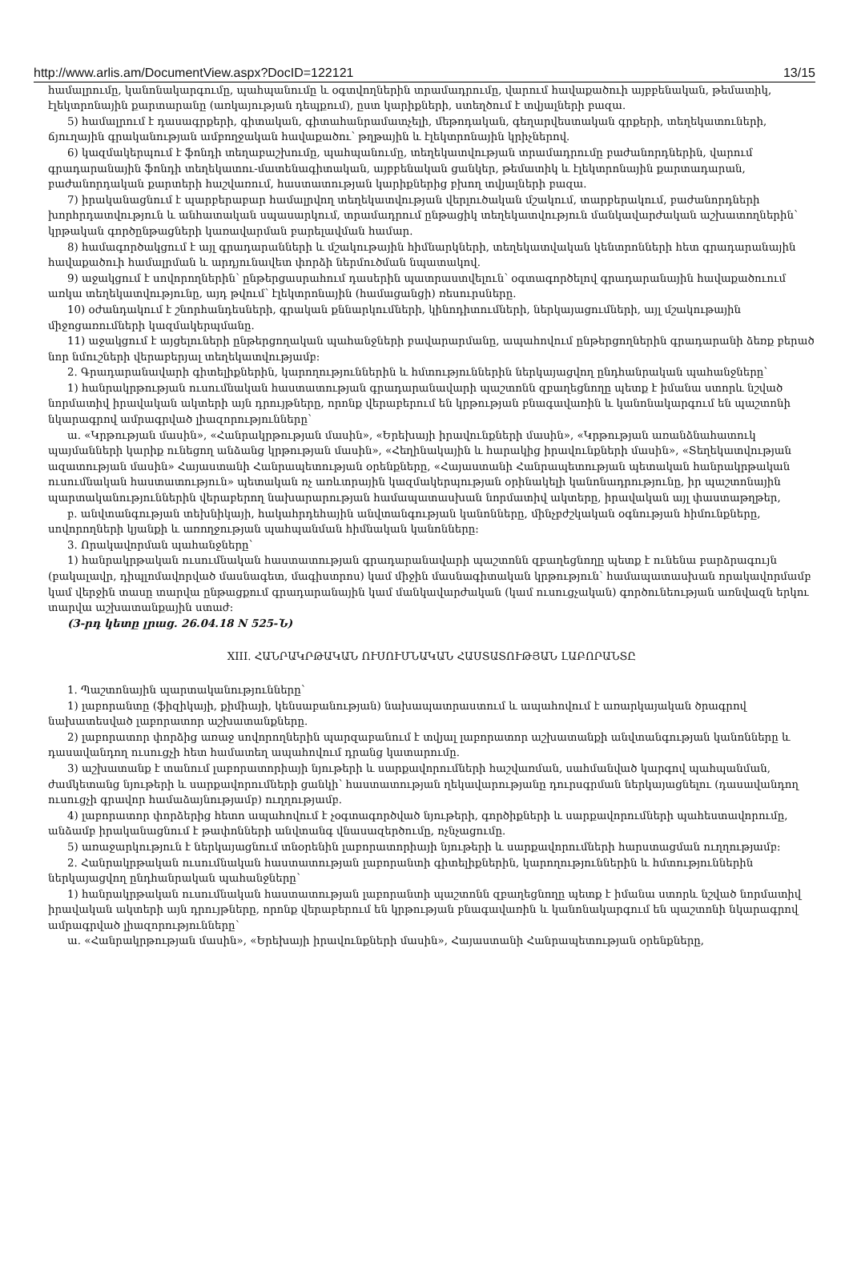http://www.arlis.am/DocumentView.aspx?DocID=122121 13/15
համալրումը, կանոնակարգումը, պահպանումը և օգտվողներին տրամադրումը, վարում հավաքածուի այբբենական, թեմատիկ, էլեկտրոնային քարտարանը (առկայության դեպքում), ըստ կարիքների, ստեղծում է տվյալների բազա.
5) համալրում է դասագրքերի, գիտական, գիտահանրամատչելի, մեթոդական, գեղարվեստական գրքերի, տեղեկատուների, ճյուղային գրականության ամբողջական հավաքածու՝ թղթային և էլեկտրոնային կրիչներով.
6) կազմակերպում է ֆոնդի տեղաբաշխումը, պահպանումը, տեղեկատվության տրամադրումը բաժանորդներին, վարում գրադարանային ֆոնդի տեղեկատու-մատենագիտական, այբբենական ցանկեր, թեմատիկ և էլեկտրոնային քարտադարան, բաժանորդական քարտերի հաշվառում, հաստատության կարիքներից բխող տվյալների բազա.
7) իրականացնում է պարբերաբար համալրվող տեղեկատվության վերլուծական մշակում, տարբերակում, բաժանորդների խորհրդատվություն և անհատական սպասարկում, տրամադրում ընթացիկ տեղեկատվություն մանկավարժական աշխատողներին՝ կրթական գործընթացների կառավարման բարելավման համար.
8) համագործակցում է այլ գրադարանների և մշակութային հիմնարկների, տեղեկատվական կենտրոնների հետ գրադարանային հավաքածուի համալրման և արդյունավետ փորձի ներմուծման նպատակով.
9) աջակցում է սովորողներին՝ ընթերցասրահում դասերին պատրաստվելուն՝ օգտագործելով գրադարանային հավաքածուում առկա տեղեկատվությունը, այդ թվում՝ էլեկտրոնային (համացանցի) ռեսուրսները.
10) օժանդակում է շնորհանդեսների, գրական քննարկումների, կինոդիտումների, ներկայացումների, այլ մշակութային միջոցառումների կազմակերպմանը.
11) աջակցում է այցելուների ընթերցողական պահանջների բավարարմանը, ապահովում ընթերցողներին գրադարանի ձեռք բերած նոր նմուշների վերաբերյալ տեղեկատվությամբ:
2. Գրադարանավարի գիտելիքներին, կարողություններին և հմտություններին ներկայացվող ընդհանրական պահանջները՝
1) հանրակրթության ուսումնական հաստատության գրադարանավարի պաշտոնն զբաղեցնողը պետք է իմանա ստորև նշված նորմատիվ իրավական ակտերի այն դրույթները, որոնք վերաբերում են կրթության բնագավառին և կանոնակարգում են պաշտոնի նկարագրով ամրագրված լիազորությունները՝
ա. «Կրթության մասին», «Հանրակրթության մասին», «Երեխայի իրավունքների մասին», «Կրթության առանձնահատուկ պայմանների կարիք ունեցող անձանց կրթության մասին», «Հեղինակային և հարակից իրավունքների մասին», «Տեղեկատվության ազատության մասին» Հայաստանի Հանրապետության օրենքները, «Հայաստանի Հանրապետության պետական հանրակրթական ուսումնական հաստատություն» պետական ոչ առևտրային կազմակերպության օրինակելի կանոնադրությունը, իր պաշտոնային պարտականություններին վերաբերող նախարարության համապատասխան նորմատիվ ակտերը, իրավական այլ փաստաթղթեր,
բ. անվտանգության տեխնիկայի, հակահրդեհային անվտանգության կանոնները, մինչբժշկական օգնության հիմունքները, սովորողների կյանքի և առողջության պահպանման հիմնական կանոնները:
3. Որակավորման պահանջները՝
1) հանրակրթական ուսումնական հաստատության գրադարանավարի պաշտոնն զբաղեցնողը պետք է ունենա բարձրագույն (բակալավր, դիպլոմավորված մասնագետ, մագիստրոս) կամ միջին մասնագիտական կրթություն՝ համապատասխան որակավորմամբ կամ վերջին տասը տարվա ընթացքում գրադարանային կամ մանկավարժական (կամ ուսուցչական) գործունեության առնվազն երկու տարվա աշխատանքային ստաժ:
(3-րդ կետը լրաց. 26.04.18 N 525-Ն)
XIII. ՀԱՆՐԱԿՐԹԱԿԱՆ ՈՒՍՈՒՄՆԱԿԱՆ ՀԱՍՏԱՏՈՒԹՅԱՆ ԼԱԲՈՐԱՆՏԸ
1. Պաշտոնային պարտականությունները՝
1) լաբորանտը (ֆիզիկայի, քիմիայի, կենսաբանության) նախապատրաստում և ապահովում է առարկայական ծրագրով նախատեսված լաբորատոր աշխատանքները.
2) լաբորատոր փորձից առաջ սովորողներին պարզաբանում է տվյալ լաբորատոր աշխատանքի անվտանգության կանոնները և դասավանդող ուսուցչի հետ համատեղ ապահովում դրանց կատարումը.
3) աշխատանք է տանում լաբորատորիայի նյութերի և սարքավորումների հաշվառման, սահմանված կարգով պահպանման, ժամկետանց նյութերի և սարքավորումների ցանկի՝ հաստատության ղեկավարությանը դուրսգրման ներկայացնելու (դասավանդող ուսուցչի գրավոր համաձայնությամբ) ուղղությամբ.
4) լաբորատոր փորձերից հետո ապահովում է չօգտագործված նյութերի, գործիքների և սարքավորումների պահեստավորումը, անձամբ իրականացնում է թափոնների անվտանգ վնասազերծումը, ոչնչացումը.
5) առաջարկություն է ներկայացնում տնօրենին լաբորատորիայի նյութերի և սարքավորումների հարստացման ուղղությամբ:
2. Հանրակրթական ուսումնական հաստատության լաբորանտի գիտելիքներին, կարողություններին և հմտություններին ներկայացվող ընդհանրական պահանջները՝
1) հանրակրթական ուսումնական հաստատության լաբորանտի պաշտոնն զբաղեցնողը պետք է իմանա ստորև նշված նորմատիվ իրավական ակտերի այն դրույթները, որոնք վերաբերում են կրթության բնագավառին և կանոնակարգում են պաշտոնի նկարագրով ամրագրված լիազորությունները՝
ա. «Հանրակրթության մասին», «Երեխայի իրավունքների մասին», Հայաստանի Հանրապետության օրենքները,